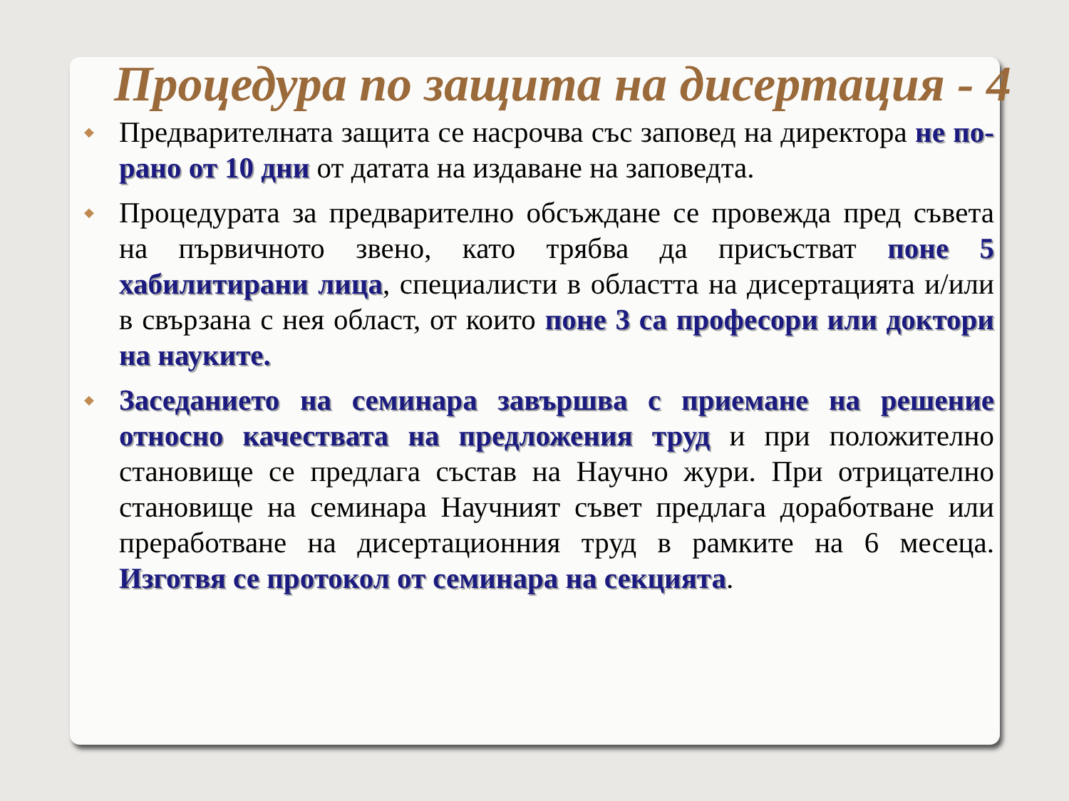Процедура по защита на дисертация - 4
◆ Предварителната защита се насрочва със заповед на директора не по-рано от 10 дни от датата на издаване на заповедта.
◆ Процедурата за предварително обсъждане се провежда пред съвета на първичното звено, като трябва да присъстват поне 5 хабилитирани лица, специалисти в областта на дисертацията и/или в свързана с нея област, от които поне 3 са професори или доктори на науките.
◆ Заседанието на семинара завършва с приемане на решение относно качествата на предложения труд и при положително становище се предлага състав на Научно жури. При отрицателно становище на семинара Научният съвет предлага доработване или преработване на дисертационния труд в рамките на 6 месеца. Изготвя се протокол от семинара на секцията.